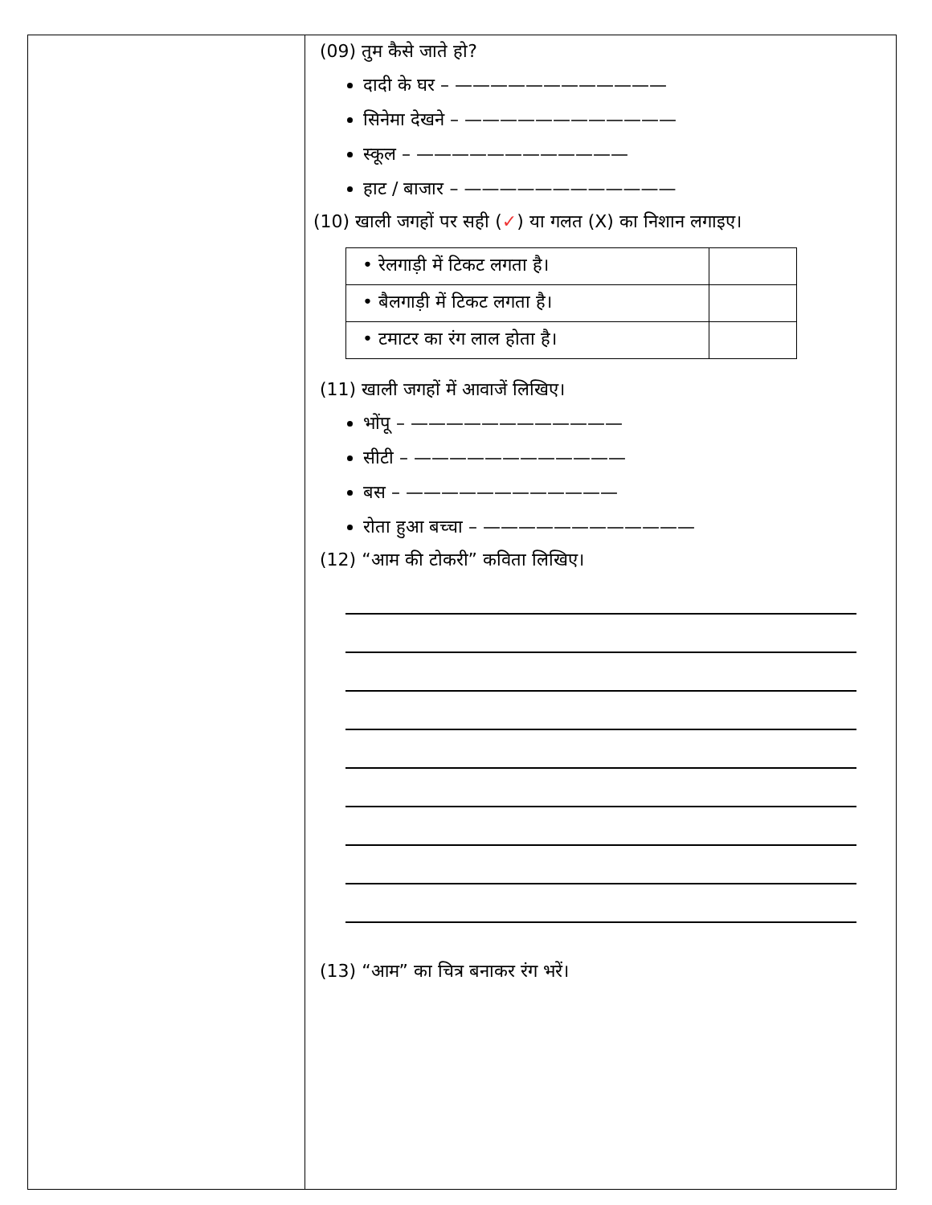(09) तुम कैसे जाते हो?
दादी के घर – ————————————
सिनेमा देखने – ————————————
स्कूल – ————————————
हाट / बाजार – ————————————
(10) खाली जगहों पर सही (✓) या गलत (X) का निशान लगाइए।
| • रेलगाड़ी में टिकट लगता है। | |
| • बैलगाड़ी में टिकट लगता है। | |
| • टमाटर का रंग लाल होता है। | |
(11) खाली जगहों में आवाजें लिखिए।
भोंपू – ————————————
सीटी – ————————————
बस – ————————————
रोता हुआ बच्चा – ————————————
(12) “आम की टोकरी” कविता लिखिए।
(13) “आम” का चित्र बनाकर रंग भरें।